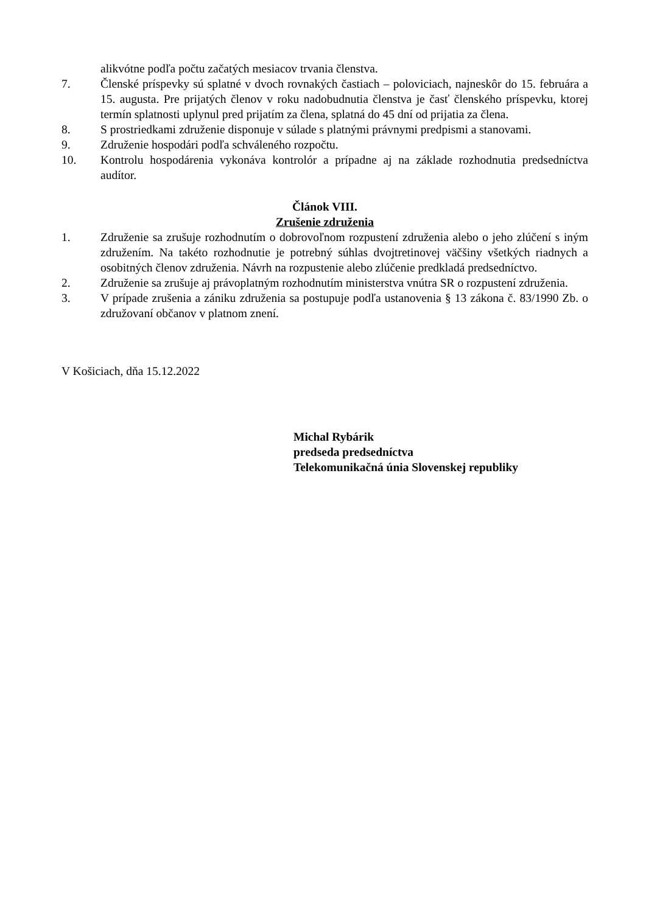alikvótne podľa počtu začatých mesiacov trvania členstva.
7. Členské príspevky sú splatné v dvoch rovnakých častiach – poloviciach, najneskôr do 15. februára a 15. augusta. Pre prijatých členov v roku nadobudnutia členstva je časť členského príspevku, ktorej termín splatnosti uplynul pred prijatím za člena, splatná do 45 dní od prijatia za člena.
8. S prostriedkami združenie disponuje v súlade s platnými právnymi predpismi a stanovami.
9. Združenie hospodári podľa schváleného rozpočtu.
10. Kontrolu hospodárenia vykonáva kontrolór a prípadne aj na základe rozhodnutia predsedníctva audítor.
Článok VIII.
Zrušenie združenia
1. Združenie sa zrušuje rozhodnutím o dobrovoľnom rozpustení združenia alebo o jeho zlúčení s iným združením. Na takéto rozhodnutie je potrebný súhlas dvojtretinovej väčšiny všetkých riadnych a osobitných členov združenia. Návrh na rozpustenie alebo zlúčenie predkladá predsedníctvo.
2. Združenie sa zrušuje aj právoplatným rozhodnutím ministerstva vnútra SR o rozpustení združenia.
3. V prípade zrušenia a zániku združenia sa postupuje podľa ustanovenia § 13 zákona č. 83/1990 Zb. o združovaní občanov v platnom znení.
V Košiciach, dňa 15.12.2022
Michal Rybárik
predseda predsedníctva
Telekomunikačná únia Slovenskej republiky